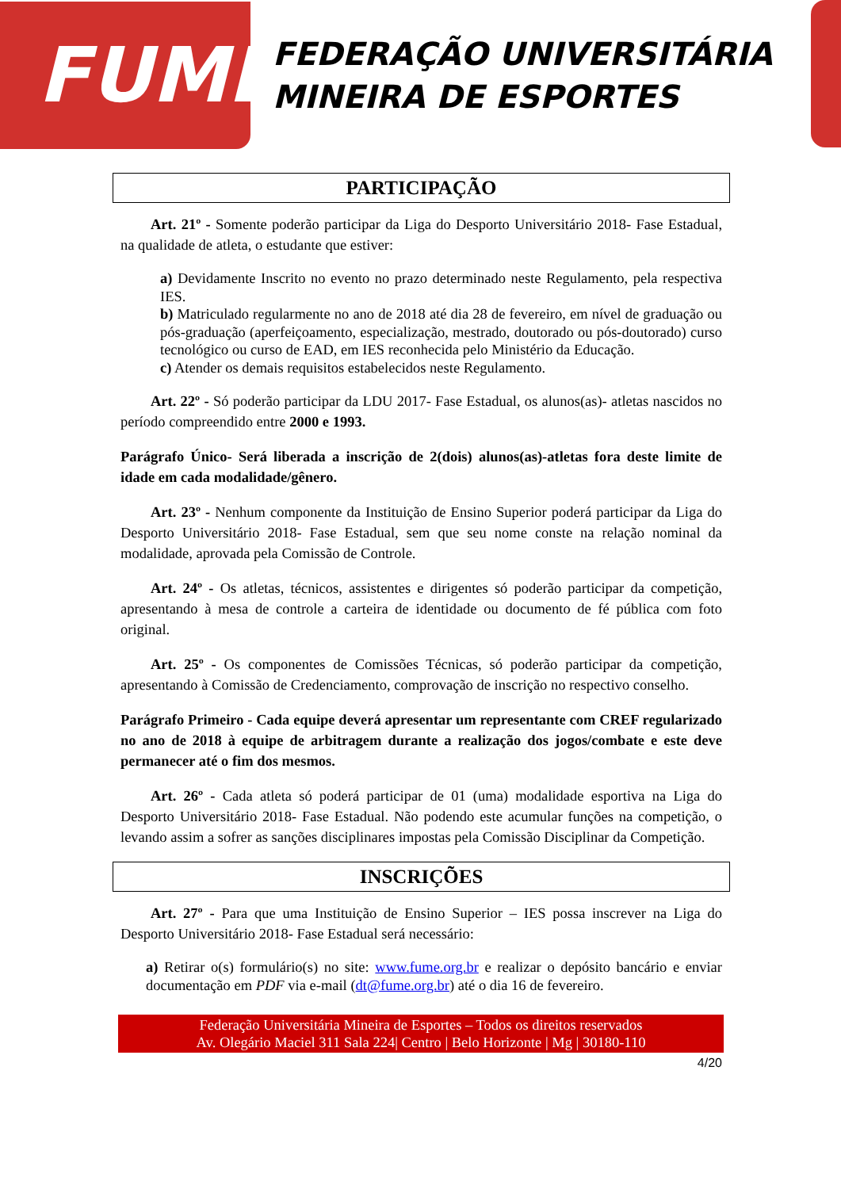FUME
FEDERAÇÃO UNIVERSITÁRIA
MINEIRA DE ESPORTES
PARTICIPAÇÃO
Art. 21º - Somente poderão participar da Liga do Desporto Universitário 2018- Fase Estadual, na qualidade de atleta, o estudante que estiver:
a) Devidamente Inscrito no evento no prazo determinado neste Regulamento, pela respectiva IES.
b) Matriculado regularmente no ano de 2018 até dia 28 de fevereiro, em nível de graduação ou pós-graduação (aperfeiçoamento, especialização, mestrado, doutorado ou pós-doutorado) curso tecnológico ou curso de EAD, em IES reconhecida pelo Ministério da Educação.
c) Atender os demais requisitos estabelecidos neste Regulamento.
Art. 22º - Só poderão participar da LDU 2017- Fase Estadual, os alunos(as)- atletas nascidos no período compreendido entre 2000 e 1993.
Parágrafo Único- Será liberada a inscrição de 2(dois) alunos(as)-atletas fora deste limite de idade em cada modalidade/gênero.
Art. 23º - Nenhum componente da Instituição de Ensino Superior poderá participar da Liga do Desporto Universitário 2018- Fase Estadual, sem que seu nome conste na relação nominal da modalidade, aprovada pela Comissão de Controle.
Art. 24º - Os atletas, técnicos, assistentes e dirigentes só poderão participar da competição, apresentando à mesa de controle a carteira de identidade ou documento de fé pública com foto original.
Art. 25º - Os componentes de Comissões Técnicas, só poderão participar da competição, apresentando à Comissão de Credenciamento, comprovação de inscrição no respectivo conselho.
Parágrafo Primeiro - Cada equipe deverá apresentar um representante com CREF regularizado no ano de 2018 à equipe de arbitragem durante a realização dos jogos/combate e este deve permanecer até o fim dos mesmos.
Art. 26º - Cada atleta só poderá participar de 01 (uma) modalidade esportiva na Liga do Desporto Universitário 2018- Fase Estadual. Não podendo este acumular funções na competição, o levando assim a sofrer as sanções disciplinares impostas pela Comissão Disciplinar da Competição.
INSCRIÇÕES
Art. 27º - Para que uma Instituição de Ensino Superior – IES possa inscrever na Liga do Desporto Universitário 2018- Fase Estadual será necessário:
a) Retirar o(s) formulário(s) no site: www.fume.org.br e realizar o depósito bancário e enviar documentação em PDF via e-mail (dt@fume.org.br) até o dia 16 de fevereiro.
Federação Universitária Mineira de Esportes – Todos os direitos reservados
Av. Olegário Maciel 311 Sala 224| Centro | Belo Horizonte | Mg | 30180-110
4/20